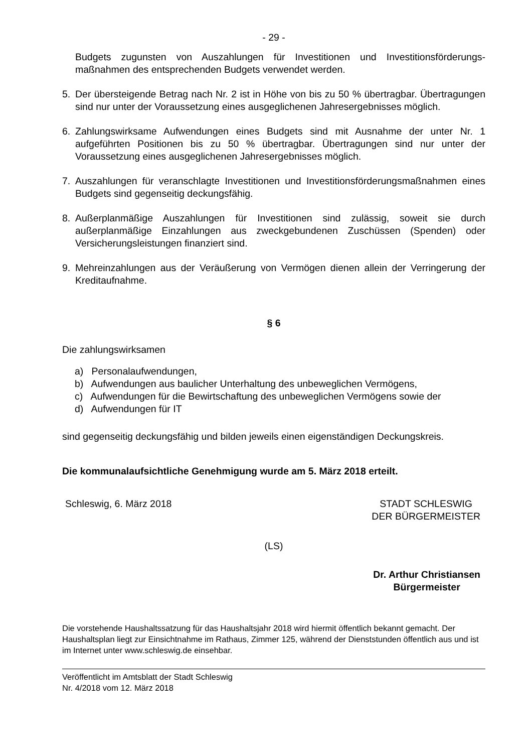- 29 -
Budgets zugunsten von Auszahlungen für Investitionen und Investitionsförderungs­maßnahmen des entsprechenden Budgets verwendet werden.
5. Der übersteigende Betrag nach Nr. 2 ist in Höhe von bis zu 50 % übertragbar. Übertragungen sind nur unter der Voraussetzung eines ausgeglichenen Jahresergebnisses möglich.
6. Zahlungswirksame Aufwendungen eines Budgets sind mit Ausnahme der unter Nr. 1 aufgeführten Positionen bis zu 50 % übertragbar. Übertragungen sind nur unter der Voraussetzung eines ausgeglichenen Jahresergebnisses möglich.
7. Auszahlungen für veranschlagte Investitionen und Investitionsförderungsmaßnahmen eines Budgets sind gegenseitig deckungsfähig.
8. Außerplanmäßige Auszahlungen für Investitionen sind zulässig, soweit sie durch außerplanmäßige Einzahlungen aus zweckgebundenen Zuschüssen (Spenden) oder Versicherungsleistungen finanziert sind.
9. Mehreinzahlungen aus der Veräußerung von Vermögen dienen allein der Verringerung der Kreditaufnahme.
§ 6
Die zahlungswirksamen
a) Personalaufwendungen,
b) Aufwendungen aus baulicher Unterhaltung des unbeweglichen Vermögens,
c) Aufwendungen für die Bewirtschaftung des unbeweglichen Vermögens sowie der
d) Aufwendungen für IT
sind gegenseitig deckungsfähig und bilden jeweils einen eigenständigen Deckungskreis.
Die kommunalaufsichtliche Genehmigung wurde am 5. März 2018 erteilt.
Schleswig, 6. März 2018 STADT SCHLESWIG
DER BÜRGERMEISTER
(LS)
Dr. Arthur Christiansen
Bürgermeister
Die vorstehende Haushaltssatzung für das Haushaltsjahr 2018 wird hiermit öffentlich bekannt gemacht. Der Haushaltsplan liegt zur Einsichtnahme im Rathaus, Zimmer 125, während der Dienststunden öffentlich aus und ist im Internet unter www.schleswig.de einsehbar.
Veröffentlicht im Amtsblatt der Stadt Schleswig
Nr. 4/2018 vom 12. März 2018